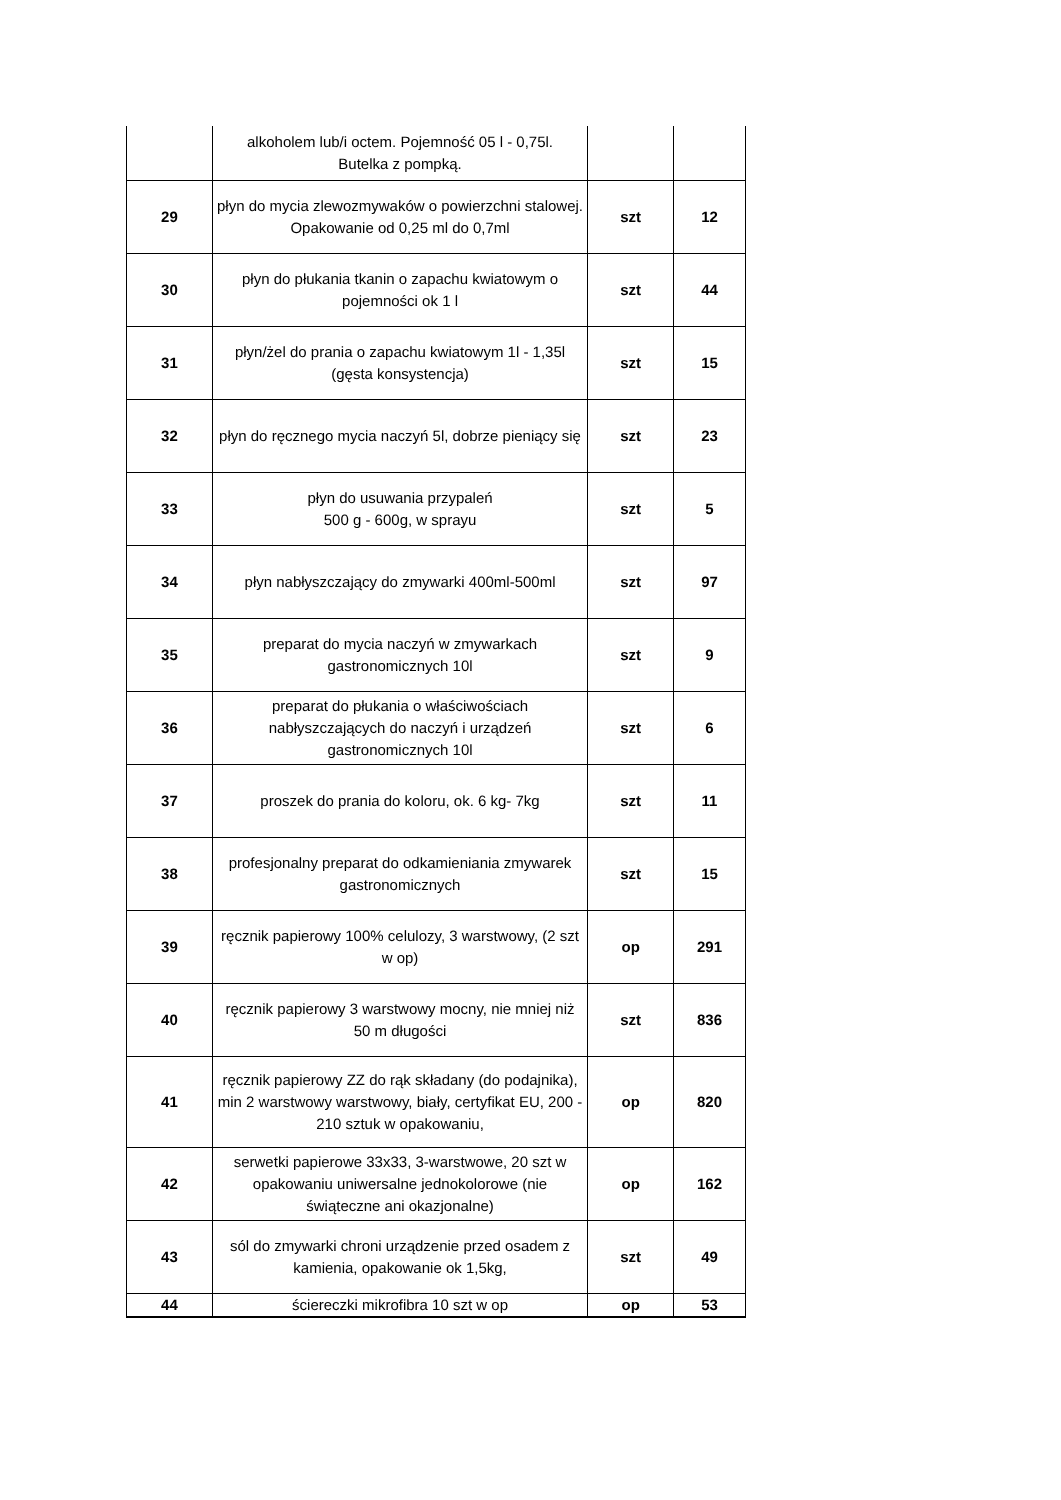| | alkoholem lub/i octem. Pojemność 05 l - 0,75l. Butelka z pompką. | | |
| 29 | płyn do mycia zlewozmywaków o powierzchni stalowej. Opakowanie od 0,25 ml do 0,7ml | szt | 12 |
| 30 | płyn do płukania tkanin o zapachu kwiatowym o pojemności ok 1 l | szt | 44 |
| 31 | płyn/żel do prania o zapachu kwiatowym 1l - 1,35l (gęsta konsystencja) | szt | 15 |
| 32 | płyn do ręcznego mycia naczyń 5l, dobrze pieniący się | szt | 23 |
| 33 | płyn do usuwania przypaleń 500 g - 600g, w sprayu | szt | 5 |
| 34 | płyn nabłyszczający do zmywarki 400ml-500ml | szt | 97 |
| 35 | preparat do mycia naczyń w zmywarkach gastronomicznych 10l | szt | 9 |
| 36 | preparat do płukania o właściwościach nabłyszczających do naczyń i urządzeń gastronomicznych 10l | szt | 6 |
| 37 | proszek do prania do koloru, ok. 6 kg- 7kg | szt | 11 |
| 38 | profesjonalny preparat do odkamieniania zmywarek gastronomicznych | szt | 15 |
| 39 | ręcznik papierowy 100% celulozy, 3 warstwowy, (2 szt w op) | op | 291 |
| 40 | ręcznik papierowy 3 warstwowy mocny, nie mniej niż 50 m długości | szt | 836 |
| 41 | ręcznik papierowy ZZ do rąk składany (do podajnika), min 2 warstwowy warstwowy, biały, certyfikat EU, 200 - 210 sztuk w opakowaniu, | op | 820 |
| 42 | serwetki papierowe 33x33, 3-warstwowe, 20 szt w opakowaniu uniwersalne jednokolorowe (nie świąteczne ani okazjonalne) | op | 162 |
| 43 | sól do zmywarki chroni urządzenie przed osadem z kamienia, opakowanie ok 1,5kg, | szt | 49 |
| 44 | ściereczki mikrofibra 10 szt w op | op | 53 |